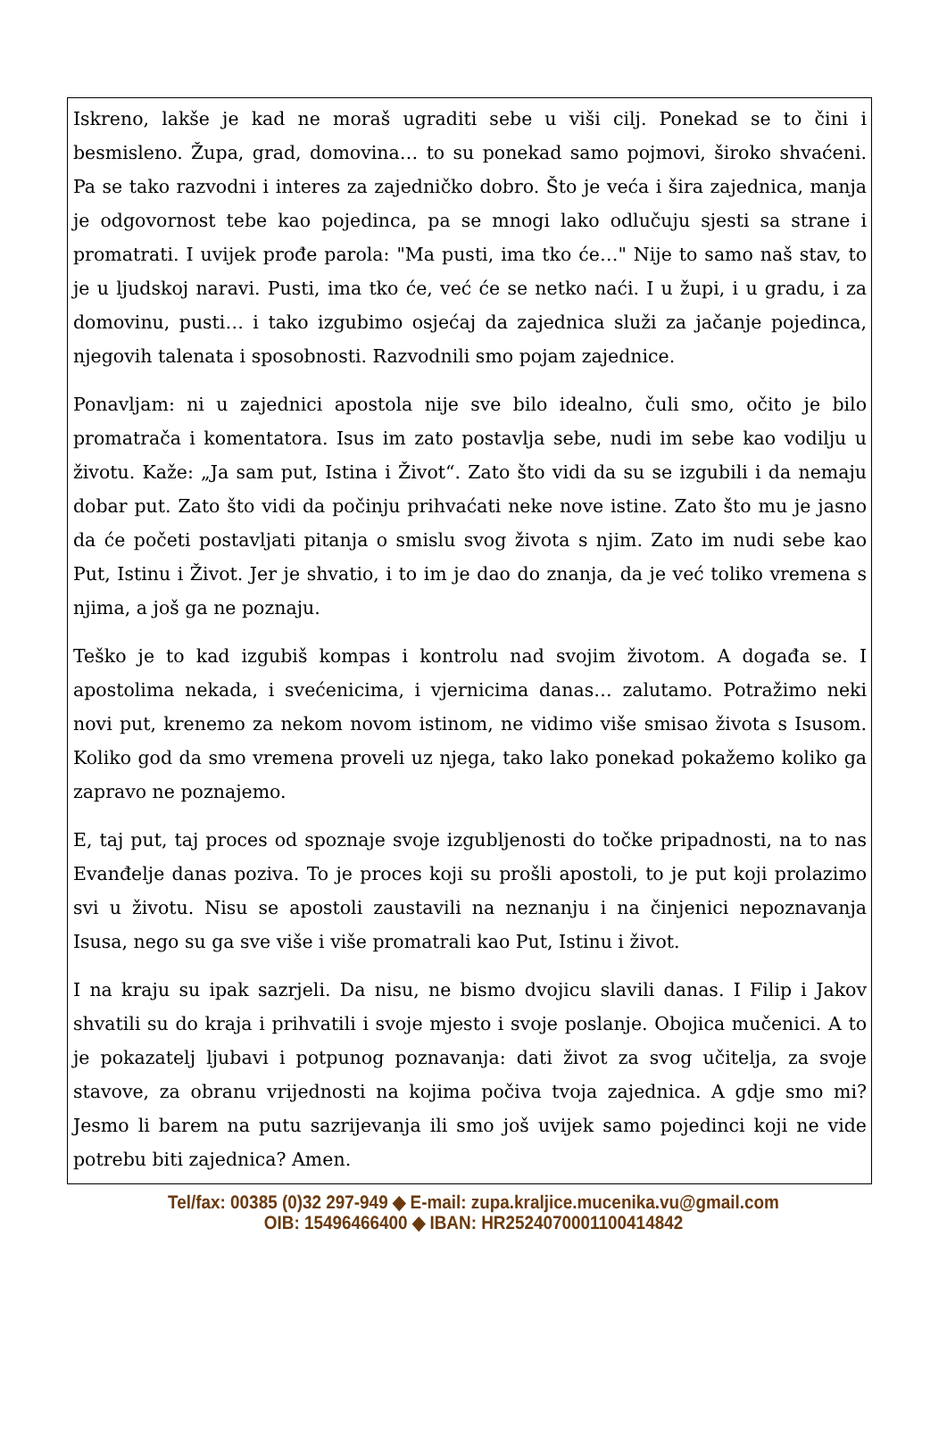Iskreno, lakše je kad ne moraš ugraditi sebe u viši cilj. Ponekad se to čini i besmisleno. Župa, grad, domovina… to su ponekad samo pojmovi, široko shvaćeni. Pa se tako razvodni i interes za zajedničko dobro. Što je veća i šira zajednica, manja je odgovornost tebe kao pojedinca, pa se mnogi lako odlučuju sjesti sa strane i promatrati. I uvijek prođe parola: "Ma pusti, ima tko će…" Nije to samo naš stav, to je u ljudskoj naravi. Pusti, ima tko će, već će se netko naći. I u župi, i u gradu, i za domovinu, pusti… i tako izgubimo osjećaj da zajednica služi za jačanje pojedinca, njegovih talenata i sposobnosti. Razvodnili smo pojam zajednice.
Ponavljam: ni u zajednici apostola nije sve bilo idealno, čuli smo, očito je bilo promatrača i komentatora. Isus im zato postavlja sebe, nudi im sebe kao vodilju u životu. Kaže: „Ja sam put, Istina i Život“. Zato što vidi da su se izgubili i da nemaju dobar put. Zato što vidi da počinju prihvaćati neke nove istine. Zato što mu je jasno da će početi postavljati pitanja o smislu svog života s njim. Zato im nudi sebe kao Put, Istinu i Život. Jer je shvatio, i to im je dao do znanja, da je već toliko vremena s njima, a još ga ne poznaju.
Teško je to kad izgubiš kompas i kontrolu nad svojim životom. A događa se. I apostolima nekada, i svećenicima, i vjernicima danas… zalutamo. Potražimo neki novi put, krenemo za nekom novom istinom, ne vidimo više smisao života s Isusom. Koliko god da smo vremena proveli uz njega, tako lako ponekad pokažemo koliko ga zapravo ne poznajemo.
E, taj put, taj proces od spoznaje svoje izgubljenosti do točke pripadnosti, na to nas Evanđelje danas poziva. To je proces koji su prošli apostoli, to je put koji prolazimo svi u životu. Nisu se apostoli zaustavili na neznanju i na činjenici nepoznavanja Isusa, nego su ga sve više i više promatrali kao Put, Istinu i život.
I na kraju su ipak sazrjeli. Da nisu, ne bismo dvojicu slavili danas. I Filip i Jakov shvatili su do kraja i prihvatili i svoje mjesto i svoje poslanje. Obojica mučenici. A to je pokazatelj ljubavi i potpunog poznavanja: dati život za svog učitelja, za svoje stavove, za obranu vrijednosti na kojima počiva tvoja zajednica. A gdje smo mi? Jesmo li barem na putu sazrijevanja ili smo još uvijek samo pojedinci koji ne vide potrebu biti zajednica? Amen.
Tel/fax: 00385 (0)32 297-949 ◆ E-mail: zupa.kraljice.mucenika.vu@gmail.com
OIB: 15496466400 ◆ IBAN: HR2524070001100414842